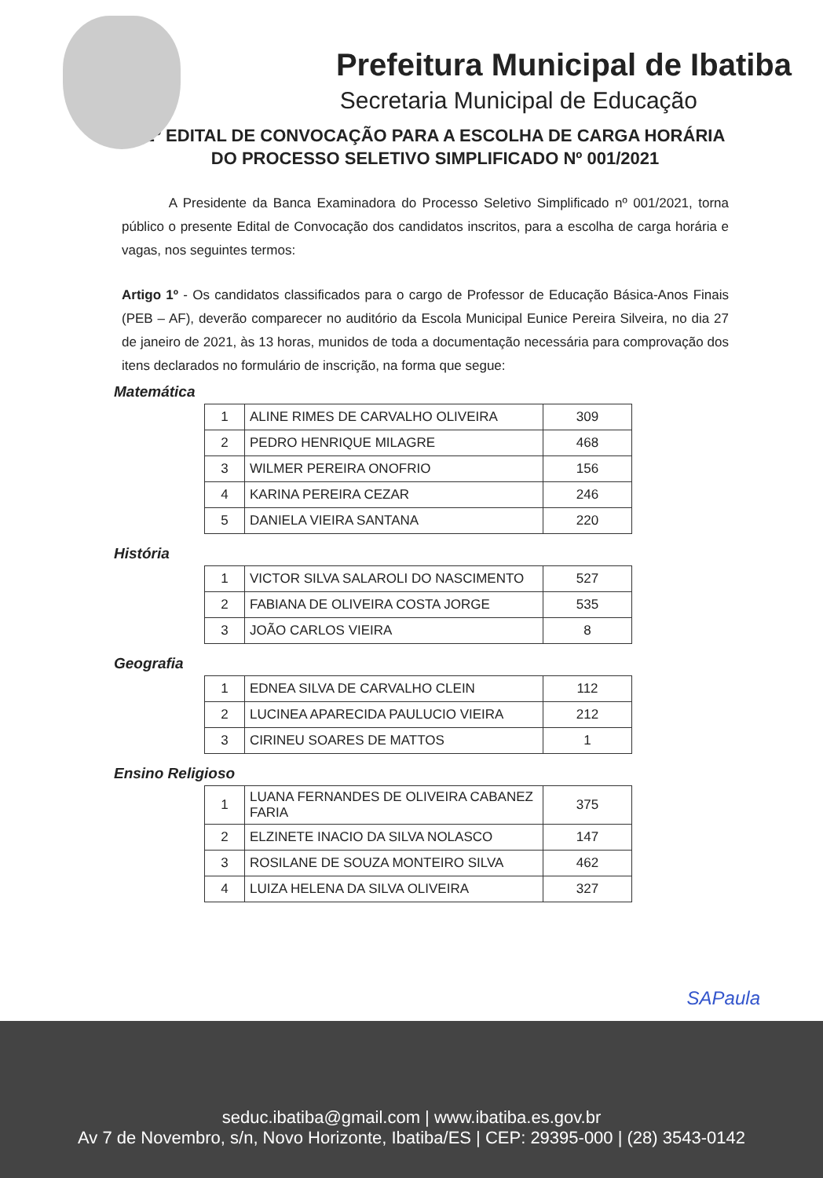Prefeitura Municipal de Ibatiba
Secretaria Municipal de Educação
2º EDITAL DE CONVOCAÇÃO PARA A ESCOLHA DE CARGA HORÁRIA DO PROCESSO SELETIVO SIMPLIFICADO Nº 001/2021
A Presidente da Banca Examinadora do Processo Seletivo Simplificado nº 001/2021, torna público o presente Edital de Convocação dos candidatos inscritos, para a escolha de carga horária e vagas, nos seguintes termos:
Artigo 1º - Os candidatos classificados para o cargo de Professor de Educação Básica-Anos Finais (PEB – AF), deverão comparecer no auditório da Escola Municipal Eunice Pereira Silveira, no dia 27 de janeiro de 2021, às 13 horas, munidos de toda a documentação necessária para comprovação dos itens declarados no formulário de inscrição, na forma que segue:
Matemática
| 1 | ALINE RIMES DE CARVALHO OLIVEIRA | 309 |
| 2 | PEDRO HENRIQUE MILAGRE | 468 |
| 3 | WILMER PEREIRA ONOFRIO | 156 |
| 4 | KARINA PEREIRA CEZAR | 246 |
| 5 | DANIELA VIEIRA SANTANA | 220 |
História
| 1 | VICTOR SILVA SALAROLI DO NASCIMENTO | 527 |
| 2 | FABIANA DE OLIVEIRA COSTA JORGE | 535 |
| 3 | JOÃO CARLOS VIEIRA | 8 |
Geografia
| 1 | EDNEA SILVA DE CARVALHO CLEIN | 112 |
| 2 | LUCINEA APARECIDA PAULUCIO VIEIRA | 212 |
| 3 | CIRINEU SOARES DE MATTOS | 1 |
Ensino Religioso
| 1 | LUANA FERNANDES DE OLIVEIRA CABANEZ FARIA | 375 |
| 2 | ELZINETE INACIO DA SILVA NOLASCO | 147 |
| 3 | ROSILANE DE SOUZA MONTEIRO SILVA | 462 |
| 4 | LUIZA HELENA DA SILVA OLIVEIRA | 327 |
SAPaula
seduc.ibatiba@gmail.com | www.ibatiba.es.gov.br
Av 7 de Novembro, s/n, Novo Horizonte, Ibatiba/ES | CEP: 29395-000 | (28) 3543-0142